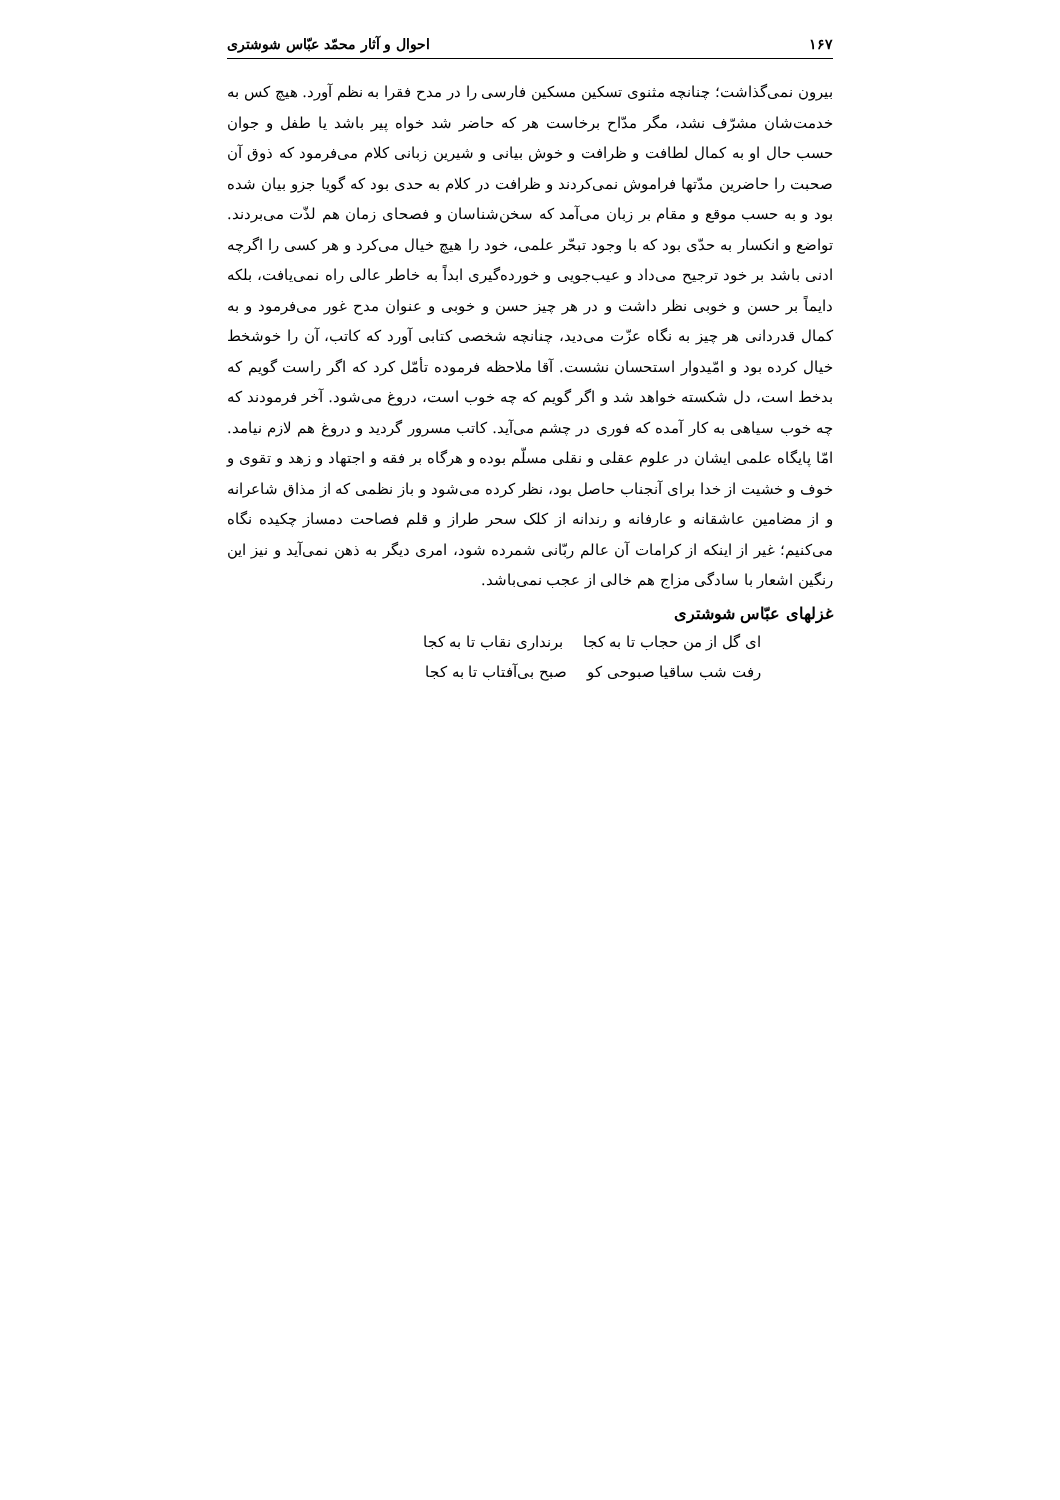۱۶۷ احوال و آثار محمّد عبّاس شوشتری
بیرون نمی‌گذاشت؛ چنانچه مثنوی تسکین مسکین فارسی را در مدح فقرا به نظم آورد. هیچ کس به خدمت‌شان مشرّف نشد، مگر مدّاح برخاست هر که حاضر شد خواه پیر باشد یا طفل و جوان حسب حال او به کمال لطافت و ظرافت و خوش بیانی و شیرین زبانی کلام می‌فرمود که ذوق آن صحبت را حاضرین مدّتها فراموش نمی‌کردند و ظرافت در کلام به حدی بود که گویا جزو بیان شده بود و به حسب موقع و مقام بر زبان می‌آمد که سخن‌شناسان و فصحای زمان هم لذّت می‌بردند. تواضع و انکسار به حدّی بود که با وجود تبحّر علمی، خود را هیچ خیال می‌کرد و هر کسی را اگرچه ادنی باشد بر خود ترجیح می‌داد و عیب‌جویی و خورده‌گیری ابداً به خاطر عالی راه نمی‌یافت، بلکه دایماً بر حسن و خوبی نظر داشت و در هر چیز حسن و خوبی و عنوان مدح غور می‌فرمود و به کمال قدردانی هر چیز به نگاه عزّت می‌دید، چنانچه شخصی کتابی آورد که کاتب، آن را خوشخط خیال کرده بود و امّیدوار استحسان نشست. آقا ملاحظه فرموده تأمّل کرد که اگر راست گویم که بدخط است، دل شکسته خواهد شد و اگر گویم که چه خوب است، دروغ می‌شود. آخر فرمودند که چه خوب سیاهی به کار آمده که فوری در چشم می‌آید. کاتب مسرور گردید و دروغ هم لازم نیامد. امّا پایگاه علمی ایشان در علوم عقلی و نقلی مسلّم بوده و هرگاه بر فقه و اجتهاد و زهد و تقوی و خوف و خشیت از خدا برای آنجناب حاصل بود، نظر کرده می‌شود و باز نظمی که از مذاق شاعرانه و از مضامین عاشقانه و عارفانه و رندانه از کلک سحر طراز و قلم فصاحت دمساز چکیده نگاه می‌کنیم؛ غیر از اینکه از کرامات آن عالم ربّانی شمرده شود، امری دیگر به ذهن نمی‌آید و نیز این رنگین اشعار با سادگی مزاج هم خالی از عجب نمی‌باشد.
غزلهای عبّاس شوشتری
ای گل از من حجاب تا به کجا برنداری نقاب تا به کجا
رفت شب ساقیا صبوحی کو صبح بی‌آفتاب تا به کجا